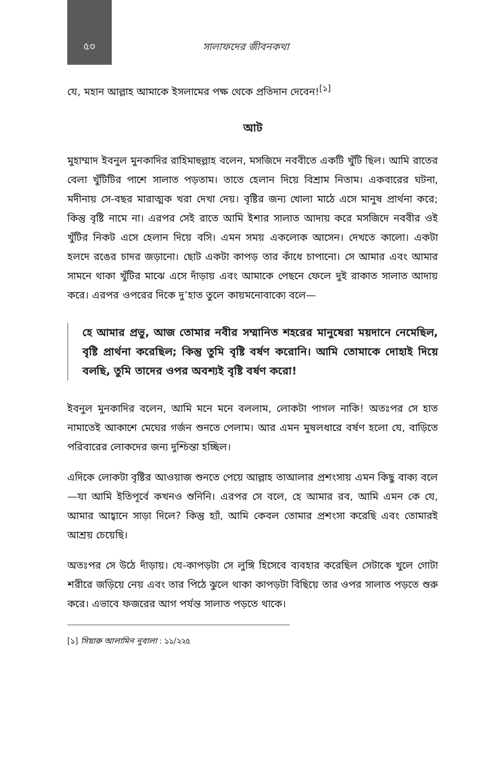৫০
সালাফদের জীবনকথা
যে, মহান আল্লাহ আমাকে ইসলামের পক্ষ থেকে প্রতিদান দেবেন!<sup>[১]</sup>
আট
মুহাম্মাদ ইবনুল মুনকাদির রাহিমাহুল্লাহ বলেন, মসজিদে নববীতে একটি খুঁটি ছিল। আমি রাতের বেলা খুঁটিটির পাশে সালাত পড়তাম। তাতে হেলান দিয়ে বিশ্রাম নিতাম। একবারের ঘটনা, মদীনায় সে-বছর মারাত্মক খরা দেখা দেয়। বৃষ্টির জন্য খোলা মাঠে এসে মানুষ প্রার্থনা করে; কিন্তু বৃষ্টি নামে না। এরপর সেই রাতে আমি ইশার সালাত আদায় করে মসজিদে নববীর ওই খুঁটির নিকট এসে হেলান দিয়ে বসি। এমন সময় একলোক আসেন। দেখতে কালো। একটা হলদে রঙের চাদর জড়ানো। ছোট একটা কাপড় তার কাঁধে চাপানো। সে আমার এবং আমার সামনে থাকা খুঁটির মাঝে এসে দাঁড়ায় এবং আমাকে পেছনে ফেলে দুই রাকাত সালাত আদায় করে। এরপর ওপরের দিকে দু’হাত তুলে কায়মনোবাক্যে বলে—
হে আমার প্রভু, আজ তোমার নবীর সম্মানিত শহরের মানুষেরা ময়দানে নেমেছিল, বৃষ্টি প্রার্থনা করেছিল; কিন্তু তুমি বৃষ্টি বর্ষণ করোনি। আমি তোমাকে দোহাই দিয়ে বলছি, তুমি তাদের ওপর অবশ্যই বৃষ্টি বর্ষণ করো!
ইবনুল মুনকাদির বলেন, আমি মনে মনে বললাম, লোকটা পাগল নাকি! অতঃপর সে হাত নামাতেই আকাশে মেঘের গর্জন শুনতে পেলাম। আর এমন মুষলধারে বর্ষণ হলো যে, বাড়িতে পরিবারের লোকদের জন্য দুশ্চিন্তা হচ্ছিল।
এদিকে লোকটা বৃষ্টির আওয়াজ শুনতে পেয়ে আল্লাহ তাআলার প্রশংসায় এমন কিছু বাক্য বলে—যা আমি ইতিপূর্বে কখনও শুনিনি। এরপর সে বলে, হে আমার রব, আমি এমন কে যে, আমার আহ্বানে সাড়া দিলে? কিন্তু হ্যাঁ, আমি কেবল তোমার প্রশংসা করেছি এবং তোমারই আশ্রয় চেয়েছি।
অতঃপর সে উঠে দাঁড়ায়। যে-কাপড়টা সে লুঙ্গি হিসেবে ব্যবহার করেছিল সেটাকে খুলে গোটা শরীরে জড়িয়ে নেয় এবং তার পিঠে ঝুলে থাকা কাপড়টা বিছিয়ে তার ওপর সালাত পড়তে শুরু করে। এভাবে ফজরের আগ পর্যন্ত সালাত পড়তে থাকে।
[১] সিয়ারু আলামিন নুবালা : ১১/২২৫